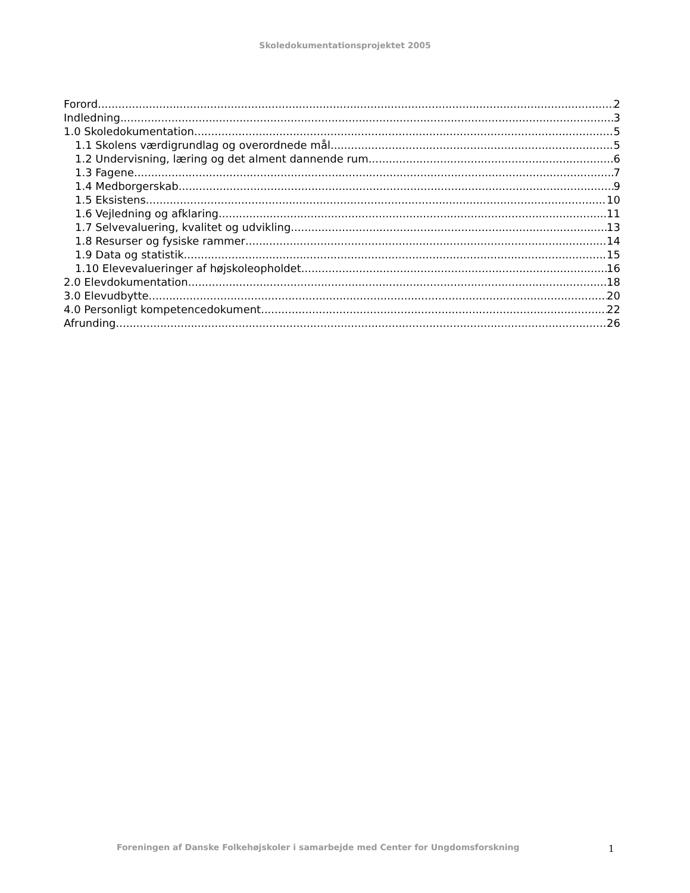Skoledokumentationsprojektet 2005
Forord 2
Indledning 3
1.0 Skoledokumentation 5
1.1 Skolens værdigrundlag og overordnede mål. 5
1.2 Undervisning, læring og det alment dannende rum 6
1.3 Fagene 7
1.4 Medborgerskab 9
1.5 Eksistens 10
1.6 Vejledning og afklaring 11
1.7 Selvevaluering, kvalitet og udvikling 13
1.8 Resurser og fysiske rammer 14
1.9 Data og statistik 15
1.10 Elevevalueringer af højskoleopholdet 16
2.0 Elevdokumentation 18
3.0 Elevudbytte 20
4.0 Personligt kompetencedokument 22
Afrunding 26
Foreningen af Danske Folkehøjskoler i samarbejde med Center for Ungdomsforskning 1